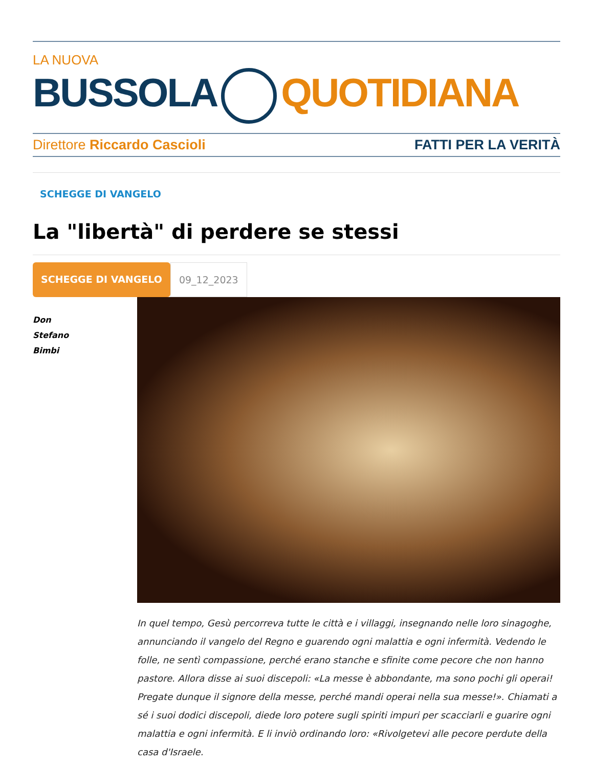LA NUOVA
BUSSOLA QUOTIDIANA
Direttore Riccardo Cascioli FATTI PER LA VERITÀ
SCHEGGE DI VANGELO
La "libertà" di perdere se stessi
SCHEGGE DI VANGELO 09_12_2023
Don
Stefano
Bimbi
In quel tempo, Gesù percorreva tutte le città e i villaggi, insegnando nelle loro sinagoghe, annunciando il vangelo del Regno e guarendo ogni malattia e ogni infermità. Vedendo le folle, ne sentì compassione, perché erano stanche e sfinite come pecore che non hanno pastore. Allora disse ai suoi discepoli: «La messe è abbondante, ma sono pochi gli operai! Pregate dunque il signore della messe, perché mandi operai nella sua messe!». Chiamati a sé i suoi dodici discepoli, diede loro potere sugli spiriti impuri per scacciarli e guarire ogni malattia e ogni infermità. E li inviò ordinando loro: «Rivolgetevi alle pecore perdute della casa d'Israele.